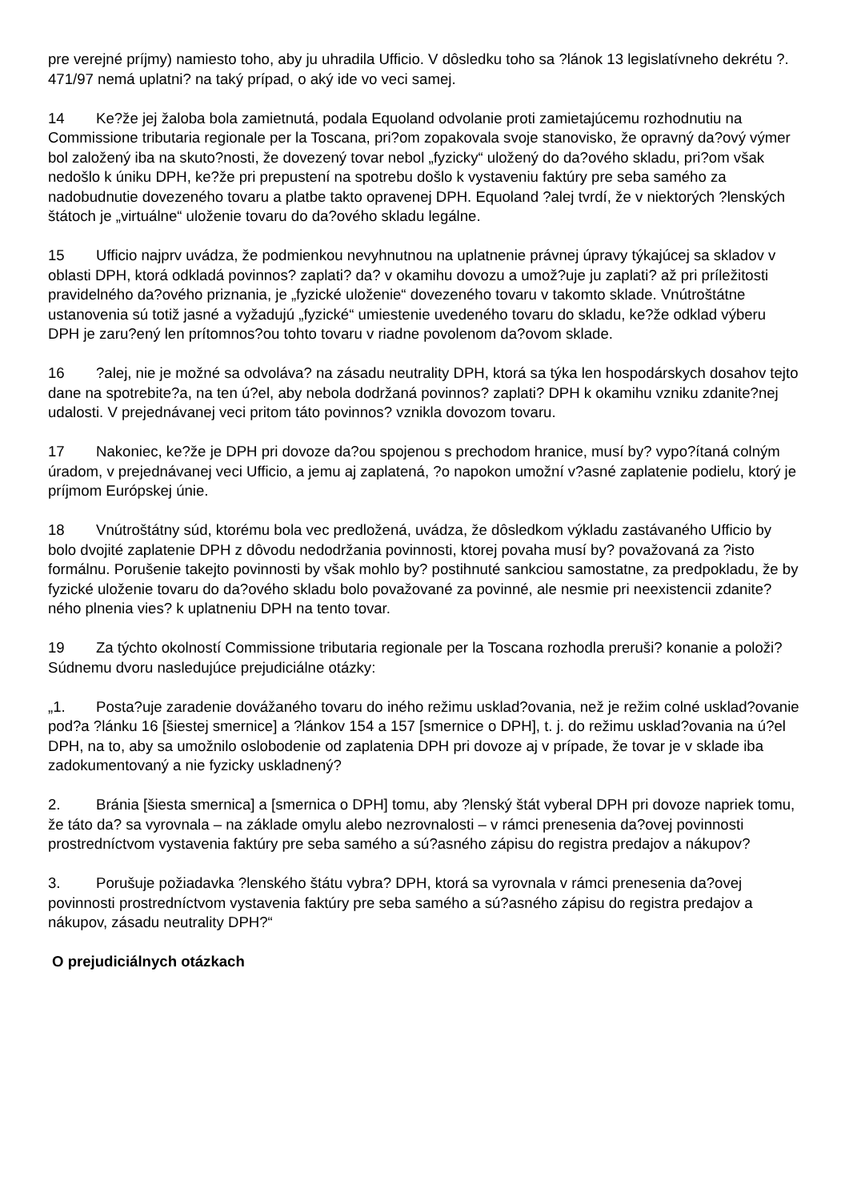pre verejné príjmy) namiesto toho, aby ju uhradila Ufficio. V dôsledku toho sa ?lánok 13 legislatívneho dekrétu ?. 471/97 nemá uplatni? na taký prípad, o aký ide vo veci samej.
14 Ke?že jej žaloba bola zamietnutá, podala Equoland odvolanie proti zamietajúcemu rozhodnutiu na Commissione tributaria regionale per la Toscana, pri?om zopakovala svoje stanovisko, že opravný da?ový výmer bol založený iba na skuto?nosti, že dovezený tovar nebol „fyzicky“ uložený do da?ového skladu, pri?om však nedošlo k úniku DPH, ke?že pri prepustení na spotrebu došlo k vystaveniu faktúry pre seba samého za nadobudnutie dovezeného tovaru a platbe takto opravenej DPH. Equoland ?alej tvrdí, že v niektorých ?lenských štátoch je „virtuálne“ uloženie tovaru do da?ového skladu legálne.
15 Ufficio najprv uvádza, že podmienkou nevyhnutnou na uplatnenie právnej úpravy týkajúcej sa skladov v oblasti DPH, ktorá odkladá povinnos? zaplati? da? v okamihu dovozu a umož?uje ju zaplati? až pri príležitosti pravidelného da?ového priznania, je „fyzické uloženie“ dovezeného tovaru v takomto sklade. Vnútroštátne ustanovenia sú totiž jasné a vyžadujú „fyzické“ umiestenie uvedeného tovaru do skladu, ke?že odklad výberu DPH je zaru?ený len prítomnos?ou tohto tovaru v riadne povolenom da?ovom sklade.
16?alej, nie je možné sa odvoláva? na zásadu neutrality DPH, ktorá sa týka len hospodárskych dosahov tejto dane na spotrebite?a, na ten ú?el, aby nebola dodržaná povinnos? zaplati? DPH k okamihu vzniku zdanite?nej udalosti. V prejednávanej veci pritom táto povinnos? vznikla dovozom tovaru.
17 Nakoniec, ke?že je DPH pri dovoze da?ou spojenou s prechodom hranice, musí by? vypo?ítaná colným úradom, v prejednávanej veci Ufficio, a jemu aj zaplatená, ?o napokon umožní v?asné zaplatenie podielu, ktorý je príjmom Európskej únie.
18 Vnútroštátny súd, ktorému bola vec predložená, uvádza, že dôsledkom výkladu zastávaného Ufficio by bolo dvojité zaplatenie DPH z dôvodu nedodržania povinnosti, ktorej povaha musí by? považovaná za ?isto formálnu. Porušenie takejto povinnosti by však mohlo by? postihnuté sankciou samostatne, za predpokladu, že by fyzické uloženie tovaru do da?ového skladu bolo považované za povinné, ale nesmie pri neexistencii zdanite?ného plnenia vies? k uplatneniu DPH na tento tovar.
19 Za týchto okolností Commissione tributaria regionale per la Toscana rozhodla preruši? konanie a položi? Súdnemu dvoru nasledujúce prejudiciálne otázky:
„1. Posta?uje zaradenie dovážaného tovaru do iného režimu usklad?ovania, než je režim colné usklad?ovanie pod?a ?lánku 16 [šiestej smernice] a ?lánkov 154 a 157 [smernice o DPH], t. j. do režimu usklad?ovania na ú?el DPH, na to, aby sa umožnilo oslobodenie od zaplatenia DPH pri dovoze aj v prípade, že tovar je v sklade iba zadokumentovaný a nie fyzicky uskladnený?
2. Bránia [šiesta smernica] a [smernica o DPH] tomu, aby ?lenský štát vyberal DPH pri dovoze napriek tomu, že táto da? sa vyrovnala – na základe omylu alebo nezrovnalosti – v rámci prenesenia da?ovej povinnosti prostredníctvom vystavenia faktúry pre seba samého a sú?asného zápisu do registra predajov a nákupov?
3. Porušuje požiadavka ?lenského štátu vybra? DPH, ktorá sa vyrovnala v rámci prenesenia da?ovej povinnosti prostredníctvom vystavenia faktúry pre seba samého a sú?asného zápisu do registra predajov a nákupov, zásadu neutrality DPH?“
O prejudiciálnych otázkach